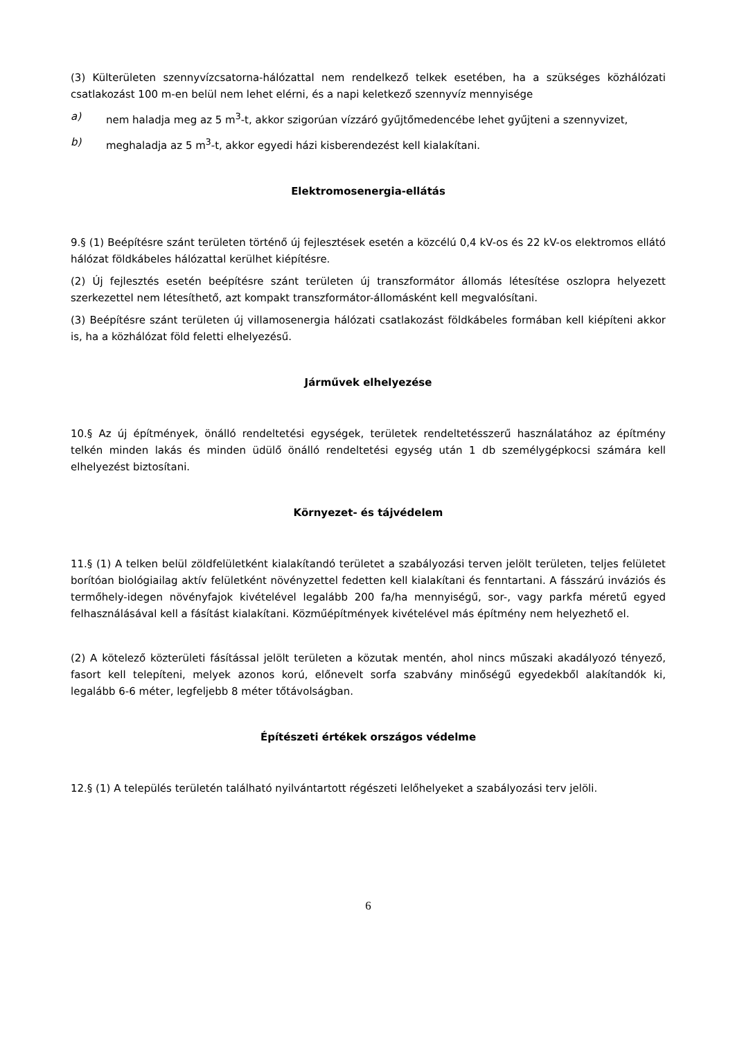(3) Külterületen szennyvízcsatorna-hálózattal nem rendelkező telkek esetében, ha a szükséges közhálózati csatlakozást 100 m-en belül nem lehet elérni, és a napi keletkező szennyvíz mennyisége
a) nem haladja meg az 5 m<sup>3</sup>-t, akkor szigorúan vízzáró gyűjtőmedencébe lehet gyűjteni a szennyvizet,
b) meghaladja az 5 m<sup>3</sup>-t, akkor egyedi házi kisberendezést kell kialakítani.
Elektromosenergia-ellátás
9.§ (1) Beépítésre szánt területen történő új fejlesztések esetén a közcélú 0,4 kV-os és 22 kV-os elektromos ellátó hálózat földkábeles hálózattal kerülhet kiépítésre.
(2) Új fejlesztés esetén beépítésre szánt területen új transzformátor állomás létesítése oszlopra helyezett szerkezettel nem létesíthető, azt kompakt transzformátor-állomásként kell megvalósítani.
(3) Beépítésre szánt területen új villamosenergia hálózati csatlakozást földkábeles formában kell kiépíteni akkor is, ha a közhálózat föld feletti elhelyezésű.
Járművek elhelyezése
10.§ Az új építmények, önálló rendeltetési egységek, területek rendeltetésszerű használatához az építmény telkén minden lakás és minden üdülő önálló rendeltetési egység után 1 db személygépkocsi számára kell elhelyezést biztosítani.
Környezet- és tájvédelem
11.§ (1) A telken belül zöldfelületként kialakítandó területet a szabályozási terven jelölt területen, teljes felületet borítóan biológiailag aktív felületként növényzettel fedetten kell kialakítani és fenntartani. A fásszárú inváziós és termőhely-idegen növényfajok kivételével legalább 200 fa/ha mennyiségű, sor-, vagy parkfa méretű egyed felhasználásával kell a fásítást kialakítani. Közműépítmények kivételével más építmény nem helyezhető el.
(2) A kötelező közterületi fásítással jelölt területen a közutak mentén, ahol nincs műszaki akadályozó tényező, fasort kell telepíteni, melyek azonos korú, előnevelt sorfa szabvány minőségű egyedekből alakítandók ki, legalább 6-6 méter, legfeljebb 8 méter tőtávolságban.
Építészeti értékek országos védelme
12.§ (1) A település területén található nyilvántartott régészeti lelőhelyeket a szabályozási terv jelöli.
6